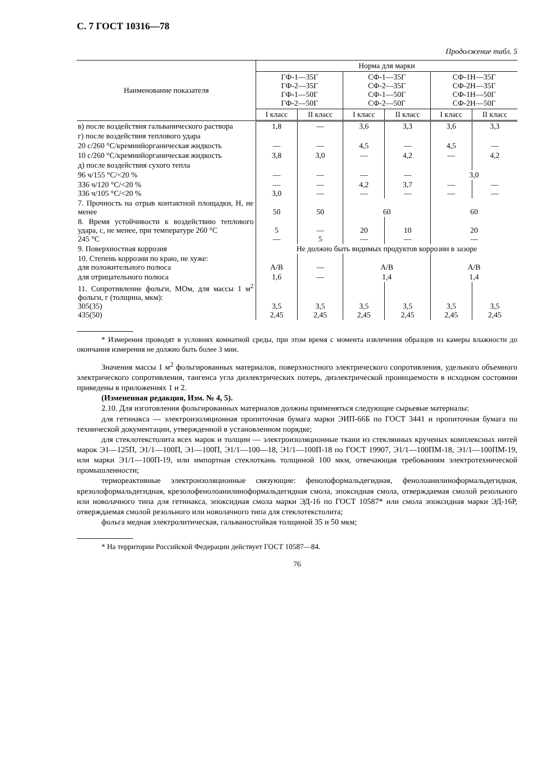С. 7 ГОСТ 10316—78
Продолжение табл. 5
| Наименование показателя | Норма для марки | | | | | |
| --- | --- | --- | --- | --- | --- | --- |
| | ГФ-1—35Г ГФ-2—35Г ГФ-1—50Г ГФ-2—50Г | | СФ-1—35Г СФ-2—35Г СФ-1—50Г СФ-2—50Г | | СФ-1Н—35Г СФ-2Н—35Г СФ-1Н—50Г СФ-2Н—50Г | |
| | I класс | II класс | I класс | II класс | I класс | II класс |
| в) после воздействия гальванического раствора | 1,8 | — | 3,6 | 3,3 | 3,6 | 3,3 |
| г) после воздействия теплового удара | | | | | | |
| 20 с/260 °С/кремнийорганическая жидкость | — | — | 4,5 | — | 4,5 | — |
| 10 с/260 °С/кремнийорганическая жидкость | 3,8 | 3,0 | — | 4,2 | — | 4,2 |
| д) после воздействия сухого тепла | | | | | | |
| 96 ч/155 °С/<20 % | — | — | — | — | 3,0 | |
| 336 ч/120 °С/<20 % 336 ч/105 °С/<20 % | — 3,0 | — — | 4,2 — | 3,7 — | — — | — — |
| 7. Прочность на отрыв контактной площадки, Н, не менее | 50 | 50 | 60 | | 60 | |
| 8. Время устойчивости к воздействию теплового удара, с, не менее, при температуре 260 °С 245 °С | 5 — | — 5 | 20 — | 10 — | 20 — | |
| 9. Поверхностная коррозия | Не должно быть видимых продуктов коррозии в зазоре | | | | | |
| 10. Степень коррозии по краю, не хуже: для положительного полюса | А/В | — | А/В | | А/В | |
| для отрицательного полюса | 1,6 | — | 1,4 | | 1,4 | |
| 11. Сопротивление фольги, МОм, для массы 1 м<sup>2</sup> фольги, г (толщина, мкм): 305(35) 435(50) | 3,5 2,45 | 3,5 2,45 | 3,5 2,45 | 3,5 2,45 | 3,5 2,45 | 3,5 2,45 |
* Измерения проводят в условиях комнатной среды, при этом время с момента извлечения образцов из камеры влажности до окончания измерения не должно быть более 3 мин.
Значения массы 1 м<sup>2</sup> фольгированных материалов, поверхностного электрического сопротивления, удельного объемного электрического сопротивления, тангенса угла диэлектрических потерь, диэлектрической проницаемости в исходном состоянии приведены в приложениях 1 и 2.
(Измененная редакция, Изм. № 4, 5).
2.10. Для изготовления фольгированных материалов должны применяться следующие сырьевые материалы:
для гетинакса — электроизоляционная пропиточная бумага марки ЭИП-66Б по ГОСТ 3441 и пропиточная бумага по технической документации, утвержденной в установленном порядке;
для стеклотекстолита всех марок и толщин — электроизоляционные ткани из стеклянных крученых комплексных нитей марок Э1—125П, Э1/1—100П, Э1—100П, Э1/1—100—18, Э1/1—100П-18 по ГОСТ 19907, Э1/1—100ПМ-18, Э1/1—100ПМ-19, или марки Э1/1—100П-19, или импортная стеклоткань толщиной 100 мкм, отвечающая требованиям электротехнической промышленности;
термореактивные электроизоляционные связующие: фенолоформальдегидная, фенолоанилиноформальдегидная, крезолоформальдегидная, крезолофенолоанилиноформальдегидная смола, эпоксидная смола, отверждаемая смолой резольного или новолачного типа для гетинакса, эпоксидная смола марки ЭД-16 по ГОСТ 10587* или смола эпоксидная марки ЭД-16Р, отверждаемая смолой резольного или новолачного типа для стеклотекстолита;
фольга медная электролитическая, гальваностойкая толщиной 35 и 50 мкм;
* На территории Российской Федерации действует ГОСТ 10587—84.
76